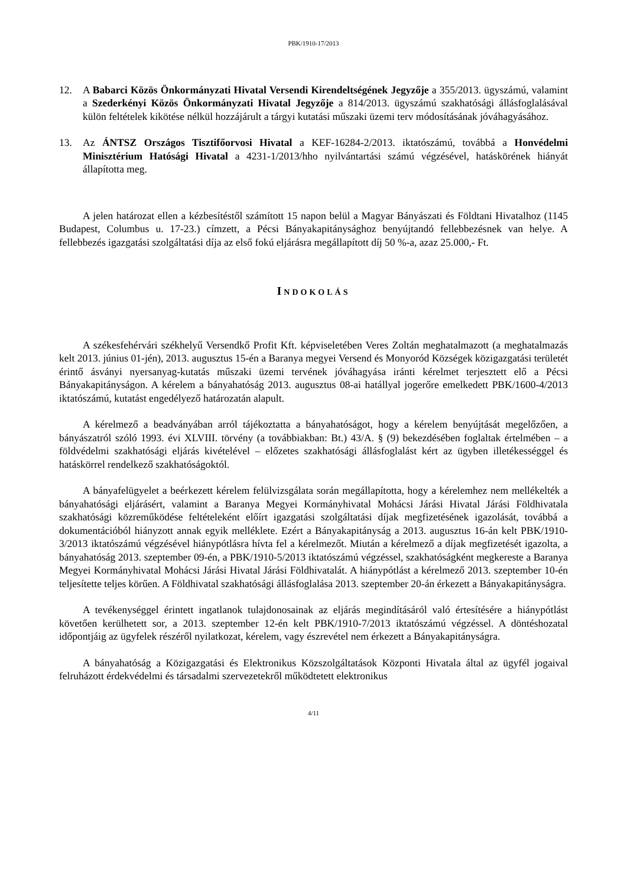PBK/1910-17/2013
12. A Babarci Közös Önkormányzati Hivatal Versendi Kirendeltségének Jegyzője a 355/2013. ügyszámú, valamint a Szederkényi Közös Önkormányzati Hivatal Jegyzője a 814/2013. ügyszámú szakhatósági állásfoglalásával külön feltételek kikötése nélkül hozzájárult a tárgyi kutatási műszaki üzemi terv módosításának jóváhagyásához.
13. Az ÁNTSZ Országos Tisztifőorvosi Hivatal a KEF-16284-2/2013. iktatószámú, továbbá a Honvédelmi Minisztérium Hatósági Hivatal a 4231-1/2013/hho nyilvántartási számú végzésével, hatáskörének hiányát állapította meg.
A jelen határozat ellen a kézbesítéstől számított 15 napon belül a Magyar Bányászati és Földtani Hivatalhoz (1145 Budapest, Columbus u. 17-23.) címzett, a Pécsi Bányakapitánysághoz benyújtandó fellebbezésnek van helye. A fellebbezés igazgatási szolgáltatási díja az első fokú eljárásra megállapított díj 50 %-a, azaz 25.000,- Ft.
INDOKOLÁS
A székesfehérvári székhelyű Versendkő Profit Kft. képviseletében Veres Zoltán meghatalmazott (a meghatalmazás kelt 2013. június 01-jén), 2013. augusztus 15-én a Baranya megyei Versend és Monyoród Községek közigazgatási területét érintő ásványi nyersanyag-kutatás műszaki üzemi tervének jóváhagyása iránti kérelmet terjesztett elő a Pécsi Bányakapitányságon. A kérelem a bányahatóság 2013. augusztus 08-ai hatállyal jogerőre emelkedett PBK/1600-4/2013 iktatószámú, kutatást engedélyező határozatán alapult.
A kérelmező a beadványában arról tájékoztatta a bányahatóságot, hogy a kérelem benyújtását megelőzően, a bányászatról szóló 1993. évi XLVIII. törvény (a továbbiakban: Bt.) 43/A. § (9) bekezdésében foglaltak értelmében – a földvédelmi szakhatósági eljárás kivételével – előzetes szakhatósági állásfoglalást kért az ügyben illetékességgel és hatáskörrel rendelkező szakhatóságoktól.
A bányafelügyelet a beérkezett kérelem felülvizsgálata során megállapította, hogy a kérelemhez nem mellékelték a bányahatósági eljárásért, valamint a Baranya Megyei Kormányhivatal Mohácsi Járási Hivatal Járási Földhivatala szakhatósági közreműködése feltételeként előírt igazgatási szolgáltatási díjak megfizetésének igazolását, továbbá a dokumentációból hiányzott annak egyik melléklete. Ezért a Bányakapitányság a 2013. augusztus 16-án kelt PBK/1910-3/2013 iktatószámú végzésével hiánypótlásra hívta fel a kérelmezőt. Miután a kérelmező a díjak megfizetését igazolta, a bányahatóság 2013. szeptember 09-én, a PBK/1910-5/2013 iktatószámú végzéssel, szakhatóságként megkereste a Baranya Megyei Kormányhivatal Mohácsi Járási Hivatal Járási Földhivatalát. A hiánypótlást a kérelmező 2013. szeptember 10-én teljesítette teljes körűen. A Földhivatal szakhatósági állásfoglalása 2013. szeptember 20-án érkezett a Bányakapitányságra.
A tevékenységgel érintett ingatlanok tulajdonosainak az eljárás megindításáról való értesítésére a hiánypótlást követően kerülhetett sor, a 2013. szeptember 12-én kelt PBK/1910-7/2013 iktatószámú végzéssel. A döntéshozatal időpontjáig az ügyfelek részéről nyilatkozat, kérelem, vagy észrevétel nem érkezett a Bányakapitányságra.
A bányahatóság a Közigazgatási és Elektronikus Közszolgáltatások Központi Hivatala által az ügyfél jogaival felruházott érdekvédelmi és társadalmi szervezetekről működtetett elektronikus
4/11